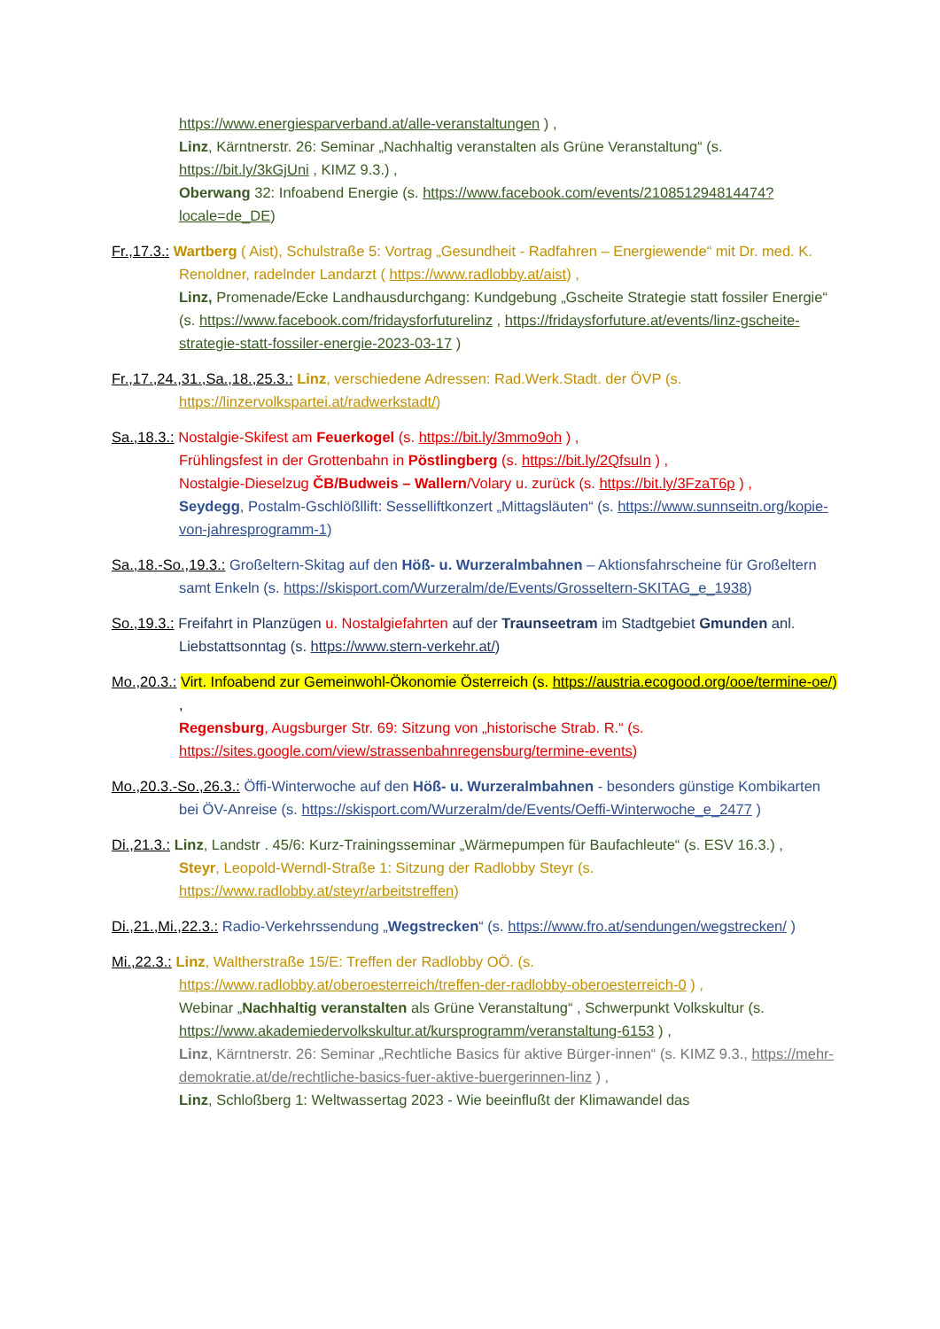https://www.energiesparverband.at/alle-veranstaltungen ) ,
Linz, Kärntnerstr. 26: Seminar „Nachhaltig veranstalten als Grüne Veranstaltung“ (s. https://bit.ly/3kGjUni , KIMZ 9.3.) ,
Oberwang 32: Infoabend Energie (s. https://www.facebook.com/events/210851294814474?locale=de_DE)
Fr.,17.3.: Wartberg ( Aist), Schulstraße 5: Vortrag „Gesundheit - Radfahren – Energiewende“ mit Dr. med. K. Renoldner, radelnder Landarzt ( https://www.radlobby.at/aist) ,
Linz, Promenade/Ecke Landhausdurchgang: Kundgebung „Gscheite Strategie statt fossiler Energie“ (s. https://www.facebook.com/fridaysforfuturelinz , https://fridaysforfuture.at/events/linz-gscheite-strategie-statt-fossiler-energie-2023-03-17 )
Fr.,17.,24.,31.,Sa.,18.,25.3.: Linz, verschiedene Adressen: Rad.Werk.Stadt. der ÖVP (s. https://linzervolkspartei.at/radwerkstadt/)
Sa.,18.3.: Nostalgie-Skifest am Feuerkogel (s. https://bit.ly/3mmo9oh ) ,
Frühlingsfest in der Grottenbahn in Pöstlingberg (s. https://bit.ly/2QfsuIn ) ,
Nostalgie-Dieselzug ČB/Budweis – Wallern/Volary u. zurück (s. https://bit.ly/3FzaT6p ) ,
Seydegg, Postalm-Gschlößllift: Sesselliftkonzert „Mittagsläuten“ (s. https://www.sunnseitn.org/kopie-von-jahresprogramm-1)
Sa.,18.-So.,19.3.: Großeltern-Skitag auf den Höß- u. Wurzeralmbahnen – Aktionsfahrscheine für Großeltern samt Enkeln (s. https://skisport.com/Wurzeralm/de/Events/Grosseltern-SKITAG_e_1938)
So.,19.3.: Freifahrt in Planzügen u. Nostalgiefahrten auf der Traunseetram im Stadtgebiet Gmunden anl. Liebstattsonntag (s. https://www.stern-verkehr.at/)
Mo.,20.3.: Virt. Infoabend zur Gemeinwohl-Ökonomie Österreich (s. https://austria.ecogood.org/ooe/termine-oe/) ,
Regensburg, Augsburger Str. 69: Sitzung von „historische Strab. R.“ (s. https://sites.google.com/view/strassenbahnregensburg/termine-events)
Mo.,20.3.-So.,26.3.: Öffi-Winterwoche auf den Höß- u. Wurzeralmbahnen - besonders günstige Kombikarten bei ÖV-Anreise (s. https://skisport.com/Wurzeralm/de/Events/Oeffi-Winterwoche_e_2477 )
Di.,21.3.: Linz, Landstr . 45/6: Kurz-Trainingsseminar „Wärmepumpen für Baufachleute“ (s. ESV 16.3.) ,
Steyr, Leopold-Werndl-Straße 1: Sitzung der Radlobby Steyr (s. https://www.radlobby.at/steyr/arbeitstreffen)
Di.,21.,Mi.,22.3.: Radio-Verkehrssendung „Wegstrecken“ (s. https://www.fro.at/sendungen/wegstrecken/ )
Mi.,22.3.: Linz, Waltherstraße 15/E: Treffen der Radlobby OÖ. (s. https://www.radlobby.at/oberoesterreich/treffen-der-radlobby-oberoesterreich-0 ) ,
Webinar „Nachhaltig veranstalten als Grüne Veranstaltung“ , Schwerpunkt Volkskultur (s. https://www.akademiedervolkskultur.at/kursprogramm/veranstaltung-6153 ) ,
Linz, Kärntnerstr. 26: Seminar „Rechtliche Basics für aktive Bürger-innen“ (s. KIMZ 9.3., https://mehr-demokratie.at/de/rechtliche-basics-fuer-aktive-buergerinnen-linz ) ,
Linz, Schloßberg 1: Weltwassertag 2023 - Wie beeinflußt der Klimawandel das